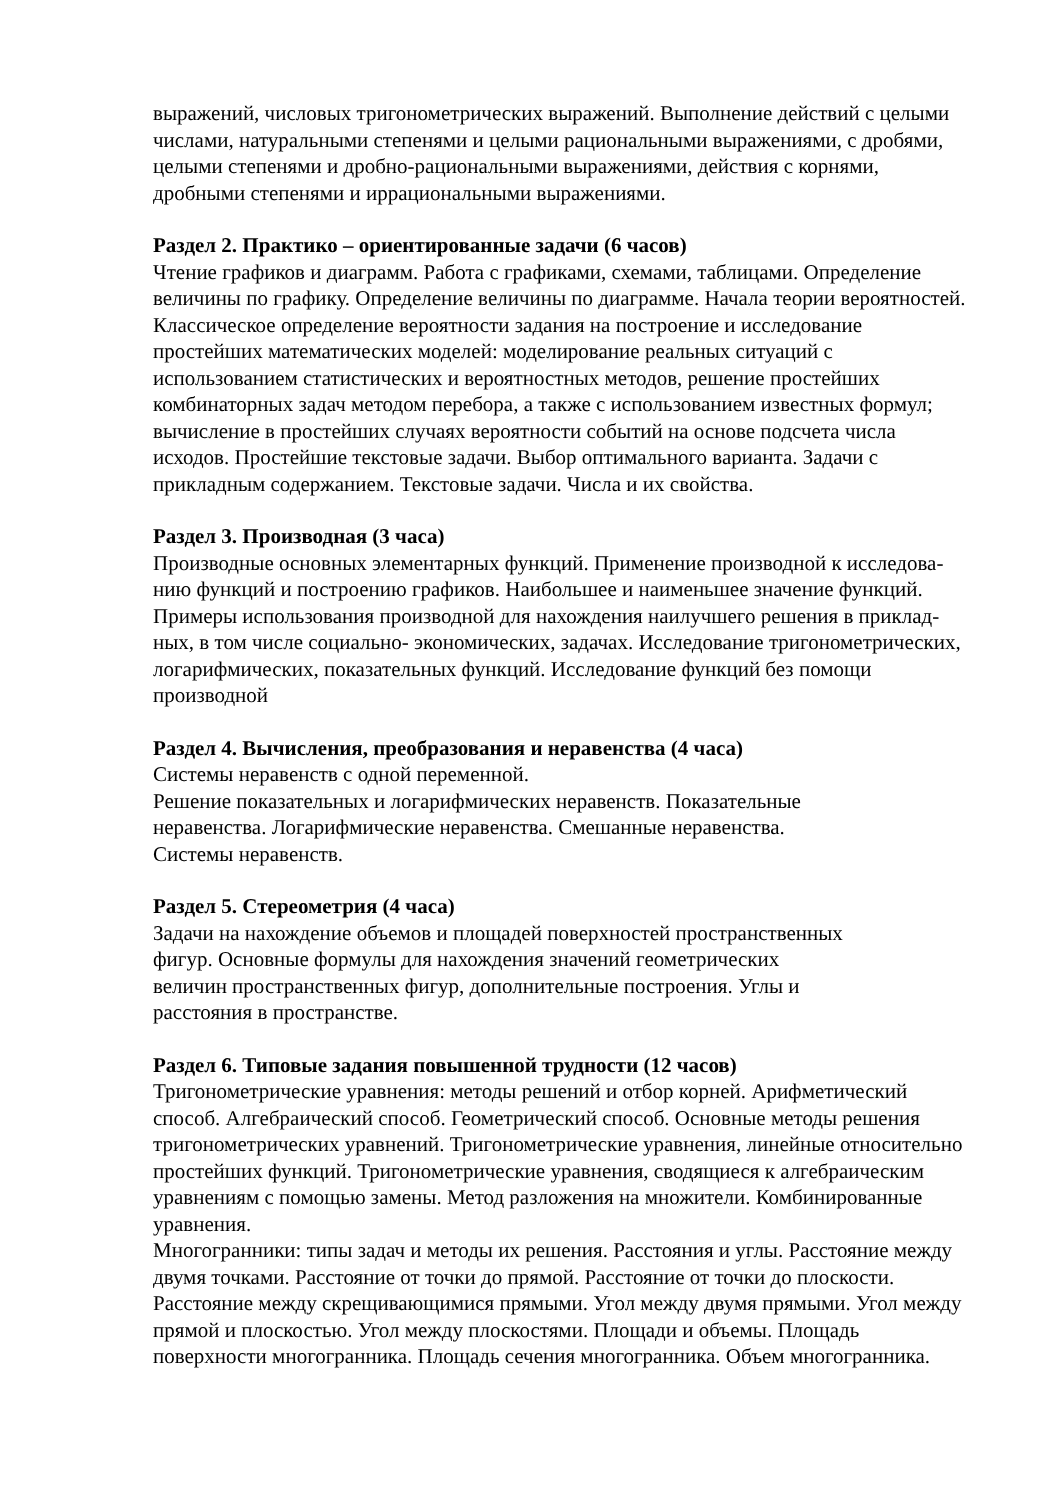выражений, числовых тригонометрических выражений. Выполнение действий с целыми
числами, натуральными степенями и целыми рациональными выражениями, с дробями,
целыми степенями и дробно-рациональными выражениями, действия с корнями,
дробными степенями и иррациональными выражениями.
Раздел 2. Практико – ориентированные задачи (6 часов)
Чтение графиков и диаграмм. Работа с графиками, схемами, таблицами. Определение
величины по графику. Определение величины по диаграмме. Начала теории вероятностей.
Классическое определение вероятности задания на построение и исследование
простейших математических моделей: моделирование реальных ситуаций с
использованием статистических и вероятностных методов, решение простейших
комбинаторных задач методом перебора, а также с использованием известных формул;
вычисление в простейших случаях вероятности событий на основе подсчета числа
исходов. Простейшие текстовые задачи. Выбор оптимального варианта. Задачи с
прикладным содержанием. Текстовые задачи. Числа и их свойства.
Раздел 3. Производная (3 часа)
Производные основных элементарных функций. Применение производной к исследова-
нию функций и построению графиков. Наибольшее и наименьшее значение функций.
Примеры использования производной для нахождения наилучшего решения в приклад-
ных, в том числе социально- экономических, задачах. Исследование тригонометрических,
логарифмических, показательных функций. Исследование функций без помощи
производной
Раздел 4. Вычисления, преобразования и неравенства (4 часа)
Системы неравенств с одной переменной.
Решение показательных и логарифмических неравенств. Показательные
неравенства. Логарифмические неравенства. Смешанные неравенства.
Системы неравенств.
Раздел 5. Стереометрия (4 часа)
Задачи на нахождение объемов и площадей поверхностей пространственных
фигур. Основные формулы для нахождения значений геометрических
величин пространственных фигур, дополнительные построения. Углы и
расстояния в пространстве.
Раздел 6. Типовые задания повышенной трудности (12 часов)
Тригонометрические уравнения: методы решений и отбор корней. Арифметический
способ. Алгебраический способ. Геометрический способ. Основные методы решения
тригонометрических уравнений. Тригонометрические уравнения, линейные относительно
простейших функций. Тригонометрические уравнения, сводящиеся к алгебраическим
уравнениям с помощью замены. Метод разложения на множители. Комбинированные
уравнения.
Многогранники: типы задач и методы их решения. Расстояния и углы. Расстояние между
двумя точками. Расстояние от точки до прямой. Расстояние от точки до плоскости.
Расстояние между скрещивающимися прямыми. Угол между двумя прямыми. Угол между
прямой и плоскостью. Угол между плоскостями. Площади и объемы. Площадь
поверхности многогранника. Площадь сечения многогранника. Объем многогранника.